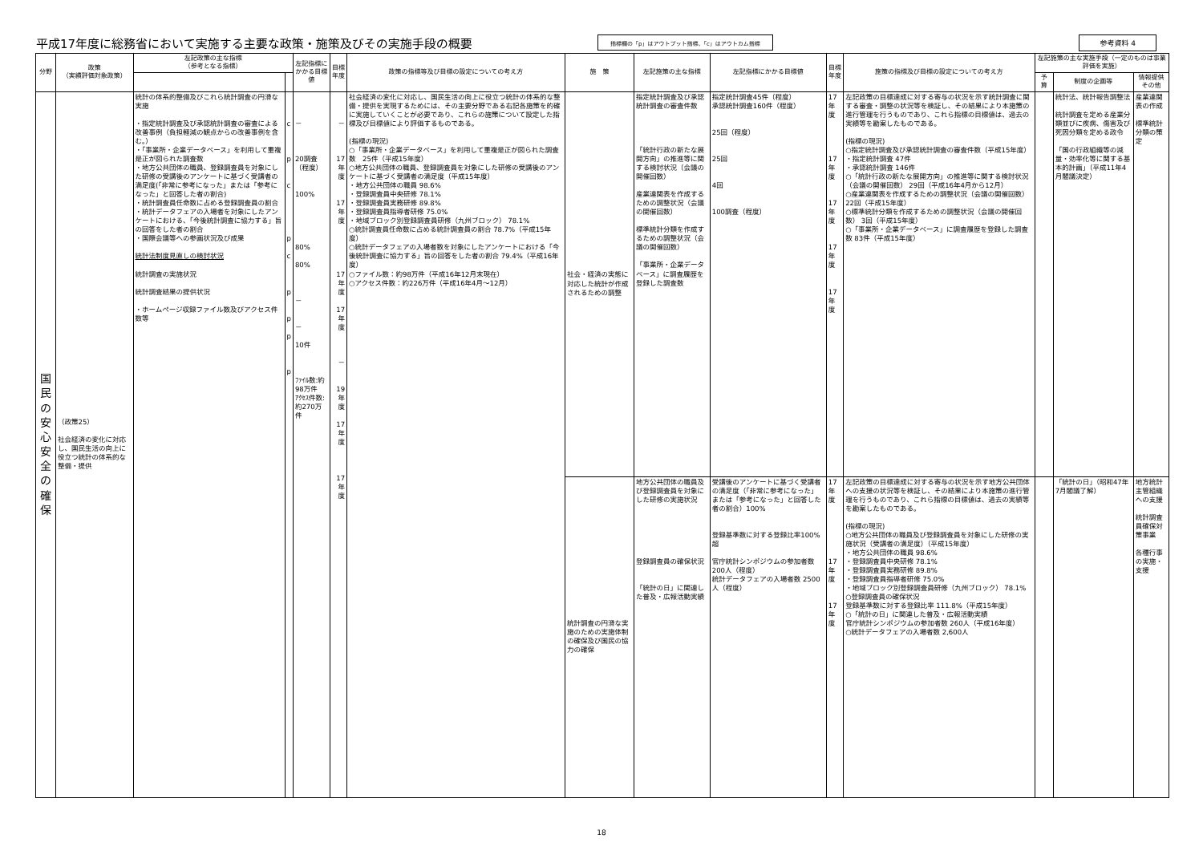平成17年度に総務省において実施する主要な政策・施策及びその実施手段の概要
指標欄の「p」はアウトプット指標、「c」はアウトカム指標
参考資料 4
| 分野 | 政策 （実績評価対象政策） | 左記政策の主な指標 （参考となる指標） | | 左記指標にかかる目標値 | 目標年度 | 政策の指標等及び目標の設定についての考え方 | 施 策 | 左記施策の主な指標 | 左記指標にかかる目標値 | 目標年度 | 施策の指標及び目標の設定についての考え方 | 左記施策の主な実施手段（一定のものは事業評価を実施） | | |
| --- | --- | --- | --- | --- | --- | --- | --- | --- | --- | --- | --- | --- | --- | --- |
| | | | | | | | | | | | | 予 算 | 制度の企画等 | 情報提供その他 |
| 国 民 の 安 心 安 全 の 確 保 | （政策25） 社会経済の変化に対応し、国民生活の向上に役立つ統計の体系的な整備・提供 | 統計の体系的整備及びこれら統計調査の円滑な実施 ・指定統計調査及び承認統計調査の審査による改善事例（負担軽減の観点からの改善事例を含む。） ・「事業所・企業データベース」を利用して重複是正が図られた調査数 ・地方公共団体の職員、登録調査員を対象にした研修の受講後のアンケートに基づく受講者の満足度(「非常に参考になった」または「参考になった」と回答した者の割合) ・統計調査員任命数に占める登録調査員の割合 ・統計データフェアの入場者を対象にしたアンケートにおける、「今後統計調査に協力する」旨の回答をした者の割合 ・国際会議等への参画状況及び成果 統計法制度見直しの検討状況 統計調査の実施状況 統計調査結果の提供状況 ・ホームページ収録ファイル数及びアクセス件数等 | c p c p c p p p p | － 20調査（程度） 100% 80% 80% － － 10件 ﾌｧｲﾙ数:約98万件 ｱｸｾｽ件数:約270万件 | － 17年度 17年度 17年度 17年度 － 19年度 17年度 17年度 | 社会経済の変化に対応し、国民生活の向上に役立つ統計の体系的な整備・提供を実現するためには、その主要分野である右記各施策を的確に実施していくことが必要であり、これらの施策について設定した指標及び目標値により評価するものである。 (指標の現況) ○「事業所・企業データベース」を利用して重複是正が図られた調査数 25件（平成15年度） ○地方公共団体の職員、登録調査員を対象にした研修の受講後のアンケートに基づく受講者の満足度（平成15年度） ・地方公共団体の職員 98.6% ・登録調査員中央研修 78.1% ・登録調査員実務研修 89.8% ・登録調査員指導者研修 75.0% ・地域ブロック別登録調査員研修（九州ブロック） 78.1% ○統計調査員任命数に占める統計調査員の割合 78.7%（平成15年度） ○統計データフェアの入場者数を対象にしたアンケートにおける「今後統計調査に協力する」旨の回答をした者の割合 79.4%（平成16年度） ○ファイル数：約98万件（平成16年12月末現在） ○アクセス件数：約226万件（平成16年4月～12月） | 社会・経済の実態に対応した統計が作成されるための調整 | 指定統計調査及び承認統計調査の審査件数 「統計行政の新たな展開方向」の推進等に関する検討状況（会議の開催回数） 産業連関表を作成するための調整状況（会議の開催回数） 標準統計分類を作成するための調整状況（会議の開催回数） 「事業所・企業データベース」に調査履歴を登録した調査数 | 指定統計調査45件（程度） 承認統計調査160件（程度） 25回（程度） 25回 4回 100調査（程度） | 17年度 17年度 17年度 17年度 17年度 | 左記政策の目標達成に対する寄与の状況を示す統計調査に関する審査・調整の状況等を検証し、その結果により本施策の進行管理を行うものであり、これら指標の目標値は、過去の実績等を勘案したものである。 (指標の現況) ○指定統計調査及び承認統計調査の審査件数（平成15年度） ・指定統計調査 47件 ・承認統計調査 146件 ○「統計行政の新たな展開方向」の推進等に関する検討状況（会議の開催回数） 29回（平成16年4月から12月） ○産業連関表を作成するための調整状況（会議の開催回数） 22回（平成15年度） ○標準統計分類を作成するための調整状況（会議の開催回数） 3回（平成15年度） ○「事業所・企業データベース」に調査履歴を登録した調査数 83件（平成15年度） | | 統計法、統計報告調整法 統計調査を定める産業分類並びに疾病、傷害及び死因分類を定める政令 「国の行政組織等の減量・効率化等に関する基本的計画」（平成11年4月閣議決定） | 産業連関表の作成 標準統計分類の策定 |
| | | | | | | | 統計調査の円滑な実施のための実施体制の確保及び国民の協力の確保 | 地方公共団体の職員及び登録調査員を対象にした研修の実施状況 登録調査員の確保状況 「統計の日」に関連した普及・広報活動実績 | 受講後のアンケートに基づく受講者の満足度（「非常に参考になった」または「参考になった」と回答した者の割合）100% 登録基準数に対する登録比率100%超 官庁統計シンポジウムの参加者数 200人（程度） 統計データフェアの入場者数 2500人（程度） | 17年度 17年度 17年度 | 左記政策の目標達成に対する寄与の状況を示す地方公共団体への支援の状況等を検証し、その結果により本施策の進行管理を行うものであり、これら指標の目標値は、過去の実績等を勘案したものである。 (指標の現況) ○地方公共団体の職員及び登録調査員を対象にした研修の実施状況（受講者の満足度）（平成15年度） ・地方公共団体の職員 98.6% ・登録調査員中央研修 78.1% ・登録調査員実務研修 89.8% ・登録調査員指導者研修 75.0% ・地域ブロック別登録調査員研修（九州ブロック） 78.1% ○登録調査員の確保状況 登録基準数に対する登録比率 111.8%（平成15年度） ○「統計の日」に関連した普及・広報活動実績 官庁統計シンポジウムの参加者数 260人（平成16年度） ○統計データフェアの入場者数 2,600人 | | 「統計の日」（昭和47年7月閣議了解） | 地方統計主管組織への支援 統計調査員確保対策事業 各種行事の実施・支援 |
18